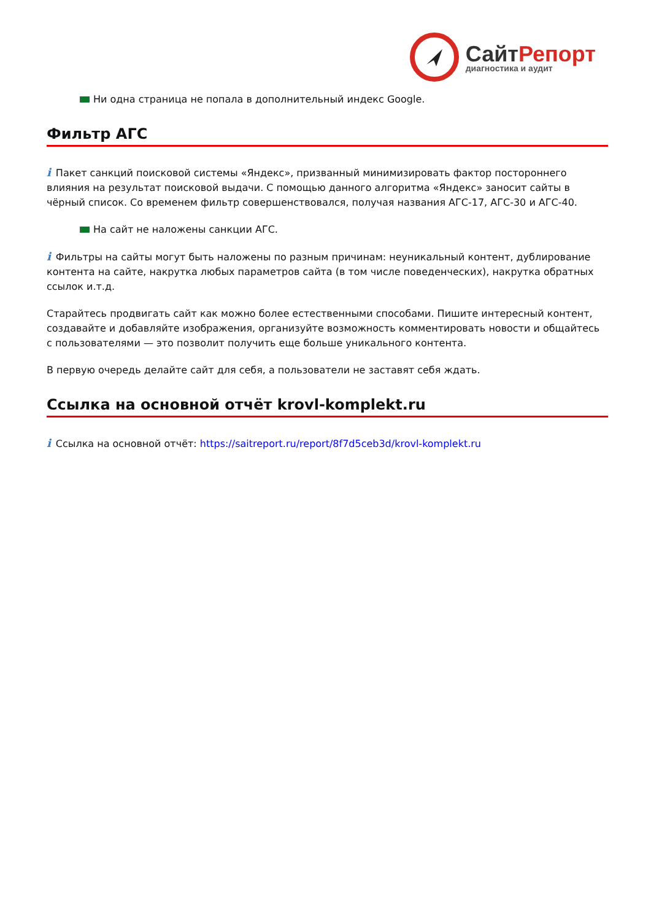СайтРепорт
диагностика и аудит
Ни одна страница не попала в дополнительный индекс Google.
Фильтр АГС
i Пакет санкций поисковой системы «Яндекс», призванный минимизировать фактор постороннего влияния на результат поисковой выдачи. С помощью данного алгоритма «Яндекс» заносит сайты в чёрный список. Со временем фильтр совершенствовался, получая названия АГС-17, АГС-30 и АГС-40.
На сайт не наложены санкции АГС.
i Фильтры на сайты могут быть наложены по разным причинам: неуникальный контент, дублирование контента на сайте, накрутка любых параметров сайта (в том числе поведенческих), накрутка обратных ссылок и.т.д.
Старайтесь продвигать сайт как можно более естественными способами. Пишите интересный контент, создавайте и добавляйте изображения, организуйте возможность комментировать новости и общайтесь с пользователями — это позволит получить еще больше уникального контента.
В первую очередь делайте сайт для себя, а пользователи не заставят себя ждать.
Ссылка на основной отчёт krovl-komplekt.ru
i Ссылка на основной отчёт: https://saitreport.ru/report/8f7d5ceb3d/krovl-komplekt.ru